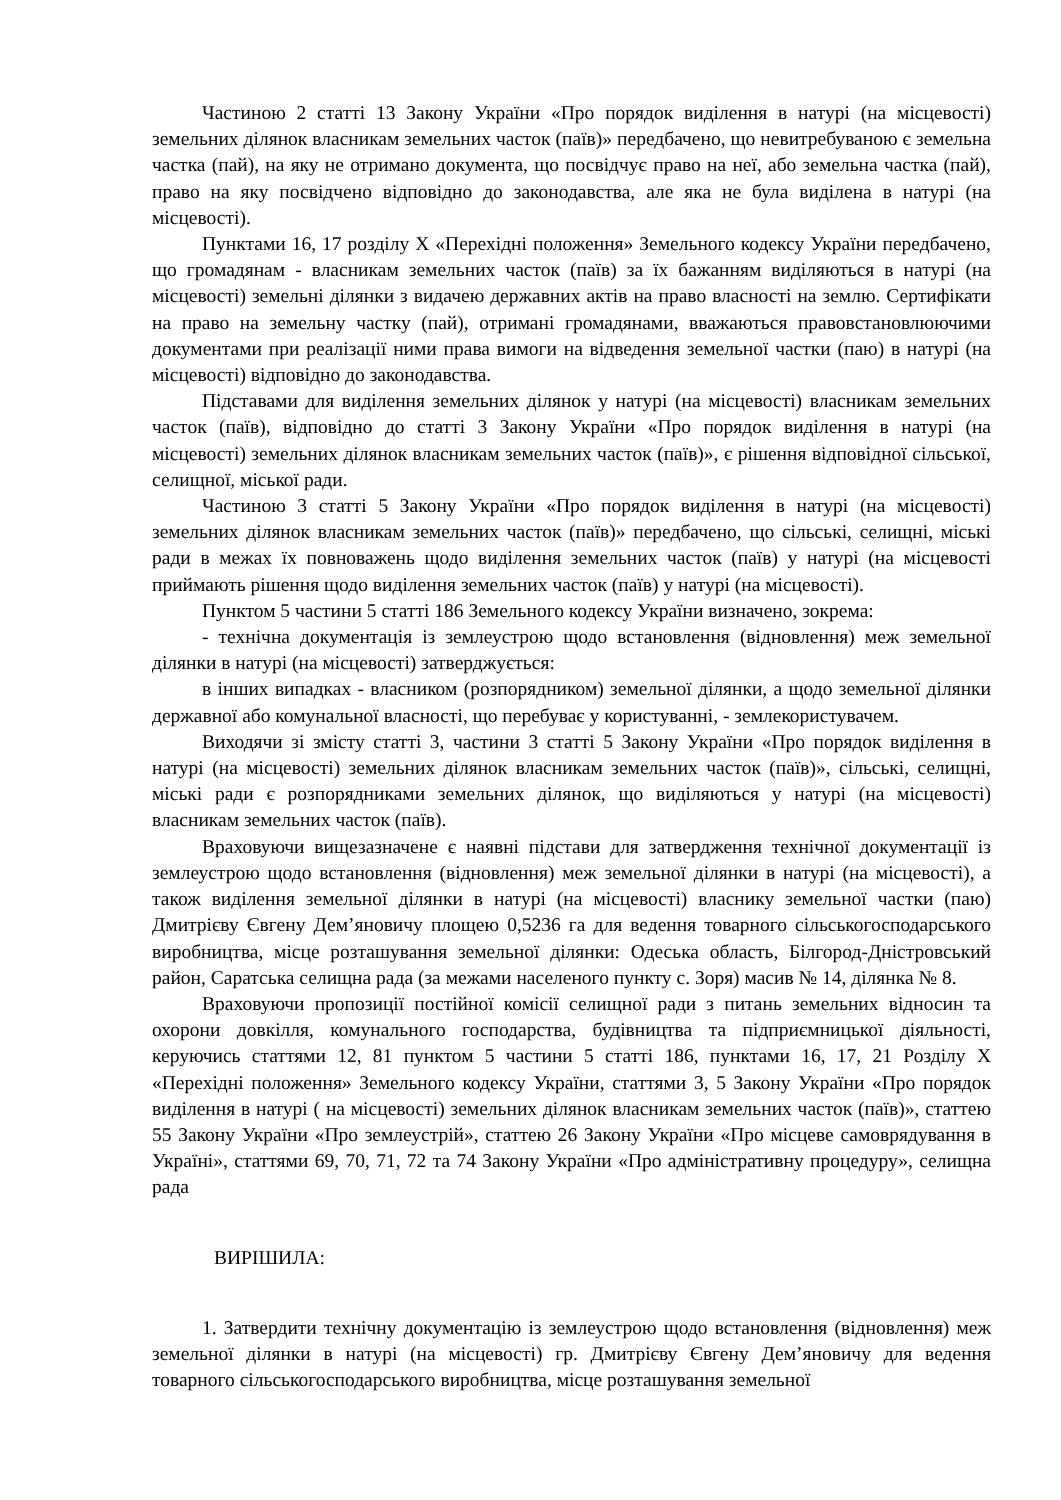Частиною 2 статті 13 Закону України «Про порядок виділення в натурі (на місцевості) земельних ділянок власникам земельних часток (паїв)» передбачено, що невитребуваною є земельна частка (пай), на яку не отримано документа, що посвідчує право на неї, або земельна частка (пай), право на яку посвідчено відповідно до законодавства, але яка не була виділена в натурі (на місцевості).
Пунктами 16, 17 розділу X «Перехідні положення» Земельного кодексу України передбачено, що громадянам - власникам земельних часток (паїв) за їх бажанням виділяються в натурі (на місцевості) земельні ділянки з видачею державних актів на право власності на землю. Сертифікати на право на земельну частку (пай), отримані громадянами, вважаються правовстановлюючими документами при реалізації ними права вимоги на відведення земельної частки (паю) в натурі (на місцевості) відповідно до законодавства.
Підставами для виділення земельних ділянок у натурі (на місцевості) власникам земельних часток (паїв), відповідно до статті 3 Закону України «Про порядок виділення в натурі (на місцевості) земельних ділянок власникам земельних часток (паїв)», є рішення відповідної сільської, селищної, міської ради.
Частиною 3 статті 5 Закону України «Про порядок виділення в натурі (на місцевості) земельних ділянок власникам земельних часток (паїв)» передбачено, що сільські, селищні, міські ради в межах їх повноважень щодо виділення земельних часток (паїв) у натурі (на місцевості приймають рішення щодо виділення земельних часток (паїв) у натурі (на місцевості).
Пунктом 5 частини 5 статті 186 Земельного кодексу України визначено, зокрема:
- технічна документація із землеустрою щодо встановлення (відновлення) меж земельної ділянки в натурі (на місцевості) затверджується:
в інших випадках - власником (розпорядником) земельної ділянки, а щодо земельної ділянки державної або комунальної власності, що перебуває у користуванні, - землекористувачем.
Виходячи зі змісту статті 3, частини 3 статті 5 Закону України «Про порядок виділення в натурі (на місцевості) земельних ділянок власникам земельних часток (паїв)», сільські, селищні, міські ради є розпорядниками земельних ділянок, що виділяються у натурі (на місцевості) власникам земельних часток (паїв).
Враховуючи вищезазначене є наявні підстави для затвердження технічної документації із землеустрою щодо встановлення (відновлення) меж земельної ділянки в натурі (на місцевості), а також виділення земельної ділянки в натурі (на місцевості) власнику земельної частки (паю) Дмитрієву Євгену Дем’яновичу площею 0,5236 га для ведення товарного сільськогосподарського виробництва, місце розташування земельної ділянки: Одеська область, Білгород-Дністровський район, Саратська селищна рада (за межами населеного пункту с. Зоря) масив № 14, ділянка № 8.
Враховуючи пропозиції постійної комісії селищної ради з питань земельних відносин та охорони довкілля, комунального господарства, будівництва та підприємницької діяльності, керуючись статтями 12, 81 пунктом 5 частини 5 статті 186, пунктами 16, 17, 21 Розділу X «Перехідні положення» Земельного кодексу України, статтями 3, 5 Закону України «Про порядок виділення в натурі ( на місцевості) земельних ділянок власникам земельних часток (паїв)», статтею 55 Закону України «Про землеустрій», статтею 26 Закону України «Про місцеве самоврядування в Україні», статтями 69, 70, 71, 72 та 74 Закону України «Про адміністративну процедуру», селищна рада
ВИРІШИЛА:
1. Затвердити технічну документацію із землеустрою щодо встановлення (відновлення) меж земельної ділянки в натурі (на місцевості) гр. Дмитрієву Євгену Дем’яновичу для ведення товарного сільськогосподарського виробництва, місце розташування земельної